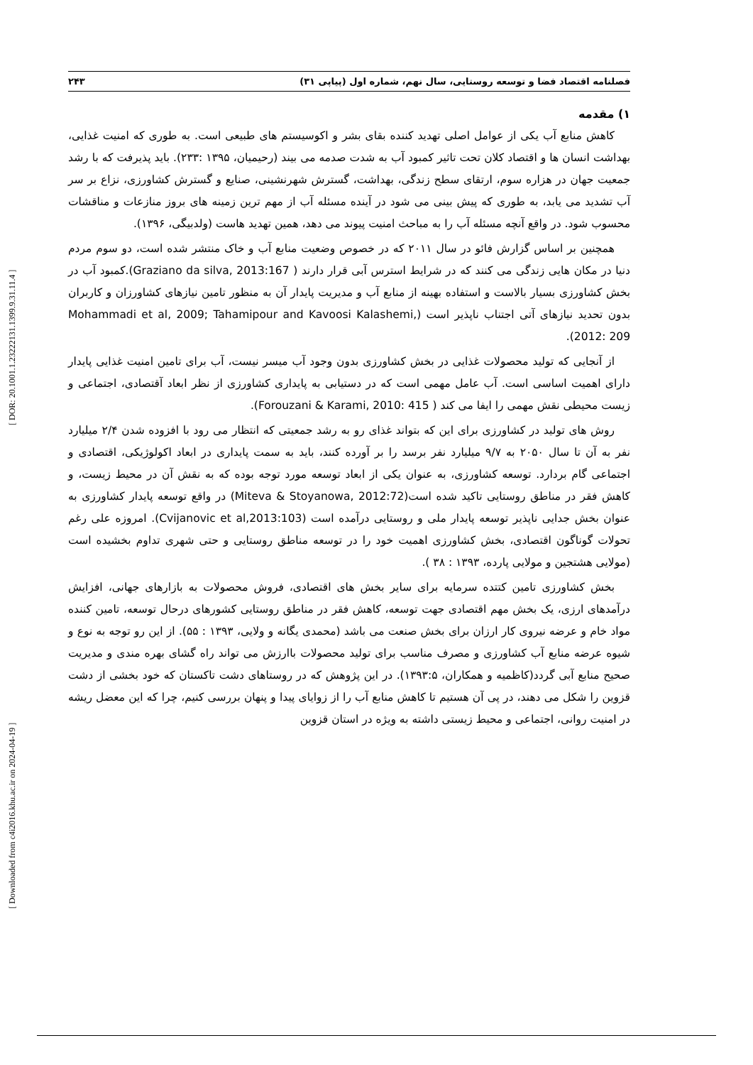[ Downloaded from c4i2016.khu.ac.ir on 2024-04-19 ] [ DOR: 20.1001.1.23222131.1399.9.31.11.4 ]
فصلنامه اقتصاد فضا و توسعه روستایی، سال نهم، شماره اول (پیاپی ۳۱) ۲۴۳
۱) مقدمه
کاهش منابع آب یکی از عوامل اصلی تهدید کننده بقای بشر و اکوسیستم های طبیعی است. به طوری که امنیت غذایی، بهداشت انسان ها و اقتصاد کلان تحت تاثیر کمبود آب به شدت صدمه می بیند (رحیمیان، ۱۳۹۵ :۲۳۳). باید پذیرفت که با رشد جمعیت جهان در هزاره سوم، ارتقای سطح زندگی، بهداشت، گسترش شهرنشینی، صنایع و گسترش کشاورزی، نزاع بر سر آب تشدید می یابد، به طوری که پیش بینی می شود در آینده مسئله آب از مهم ترین زمینه های بروز منازعات و مناقشات محسوب شود. در واقع آنچه مسئله آب را به مباحث امنیت پیوند می دهد، همین تهدید هاست (ولدبیگی، ۱۳۹۶).
همچنین بر اساس گزارش فائو در سال ۲۰۱۱ که در خصوص وضعیت منابع آب و خاک منتشر شده است، دو سوم مردم دنیا در مکان هایی زندگی می کنند که در شرایط استرس آبی قرار دارند ( Graziano da silva, 2013:167).کمبود آب در بخش کشاورزی بسیار بالاست و استفاده بهینه از منابع آب و مدیریت پایدار آن به منظور تامین نیازهای کشاورزان و کاربران بدون تحدید نیازهای آتی اجتناب ناپذیر است (Mohammadi et al, 2009; Tahamipour and Kavoosi Kalashemi, 2012: 209).
از آنجایی که تولید محصولات غذایی در بخش کشاورزی بدون وجود آب میسر نیست، آب برای تامین امنیت غذایی پایدار دارای اهمیت اساسی است. آب عامل مهمی است که در دستیابی به پایداری کشاورزی از نظر ابعاد آقتصادی، اجتماعی و زیست محیطی نقش مهمی را ایفا می کند ( Forouzani & Karami, 2010: 415).
روش های تولید در کشاورزی برای این که بتواند غذای رو به رشد جمعیتی که انتظار می رود با افزوده شدن ۲/۴ میلیارد نفر به آن تا سال ۲۰۵۰ به ۹/۷ میلیارد نفر برسد را بر آورده کنند، باید به سمت پایداری در ابعاد اکولوژیکی، اقتصادی و اجتماعی گام بردارد. توسعه کشاورزی، به عنوان یکی از ابعاد توسعه مورد توجه بوده که به نقش آن در محیط زیست، و کاهش فقر در مناطق روستایی تاکید شده است(Miteva & Stoyanowa, 2012:72) در واقع توسعه پایدار کشاورزی به عنوان بخش جدایی ناپذیر توسعه پایدار ملی و روستایی درآمده است (Cvijanovic et al,2013:103). امروزه علی رغم تحولات گوناگون اقتصادی، بخش کشاورزی اهمیت خود را در توسعه مناطق روستایی و حتی شهری تداوم بخشیده است (مولایی هشتجین و مولایی پارده، ۱۳۹۳ : ۳۸ ).
بخش کشاورزی تامین کتتده سرمایه برای سایر بخش های اقتصادی، فروش محصولات به بازارهای جهانی، افزایش درآمدهای ارزی، یک بخش مهم اقتصادی جهت توسعه، کاهش فقر در مناطق روستایی کشورهای درحال توسعه، تامین کننده مواد خام و عرضه نیروی کار ارزان برای بخش صنعت می باشد (محمدی یگانه و ولایی، ۱۳۹۳ : ۵۵). از این رو توجه به نوع و شیوه عرضه منابع آب کشاورزی و مصرف مناسب برای تولید محصولات باارزش می تواند راه گشای بهره مندی و مدیریت صحیح منابع آبی گردد(کاظمیه و همکاران، ۱۳۹۳:۵). در این پژوهش که در روستاهای دشت تاکستان که خود بخشی از دشت قزوین را شکل می دهند، در پی آن هستیم تا کاهش منابع آب را از زوایای پیدا و پنهان بررسی کنیم، چرا که این معضل ریشه در امنیت روانی، اجتماعی و محیط زیستی داشته به ویژه در استان قزوین